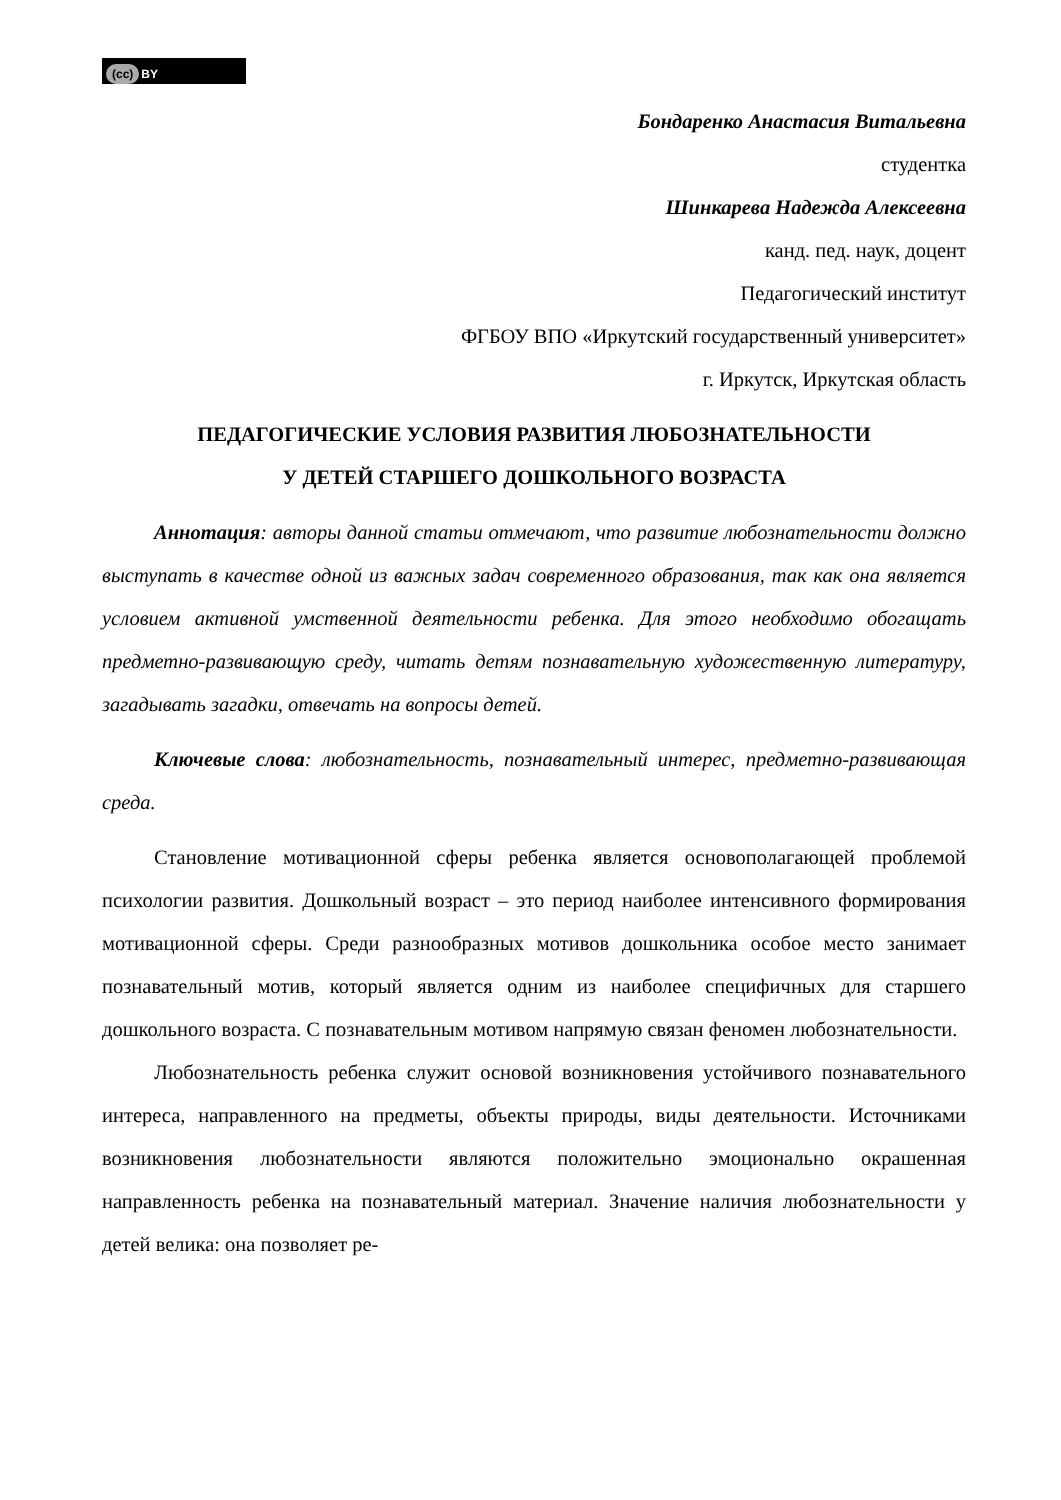(cc) BY
Бондаренко Анастасия Витальевна
студентка
Шинкарева Надежда Алексеевна
канд. пед. наук, доцент
Педагогический институт
ФГБОУ ВПО «Иркутский государственный университет»
г. Иркутск, Иркутская область
ПЕДАГОГИЧЕСКИЕ УСЛОВИЯ РАЗВИТИЯ ЛЮБОЗНАТЕЛЬНОСТИ
У ДЕТЕЙ СТАРШЕГО ДОШКОЛЬНОГО ВОЗРАСТА
Аннотация: авторы данной статьи отмечают, что развитие любознательности должно выступать в качестве одной из важных задач современного образования, так как она является условием активной умственной деятельности ребенка. Для этого необходимо обогащать предметно-развивающую среду, читать детям познавательную художественную литературу, загадывать загадки, отвечать на вопросы детей.
Ключевые слова: любознательность, познавательный интерес, предметно-развивающая среда.
Становление мотивационной сферы ребенка является основополагающей проблемой психологии развития. Дошкольный возраст – это период наиболее интенсивного формирования мотивационной сферы. Среди разнообразных мотивов дошкольника особое место занимает познавательный мотив, который является одним из наиболее специфичных для старшего дошкольного возраста. С познавательным мотивом напрямую связан феномен любознательности.
Любознательность ребенка служит основой возникновения устойчивого познавательного интереса, направленного на предметы, объекты природы, виды деятельности. Источниками возникновения любознательности являются положительно эмоционально окрашенная направленность ребенка на познавательный материал. Значение наличия любознательности у детей велика: она позволяет ре-